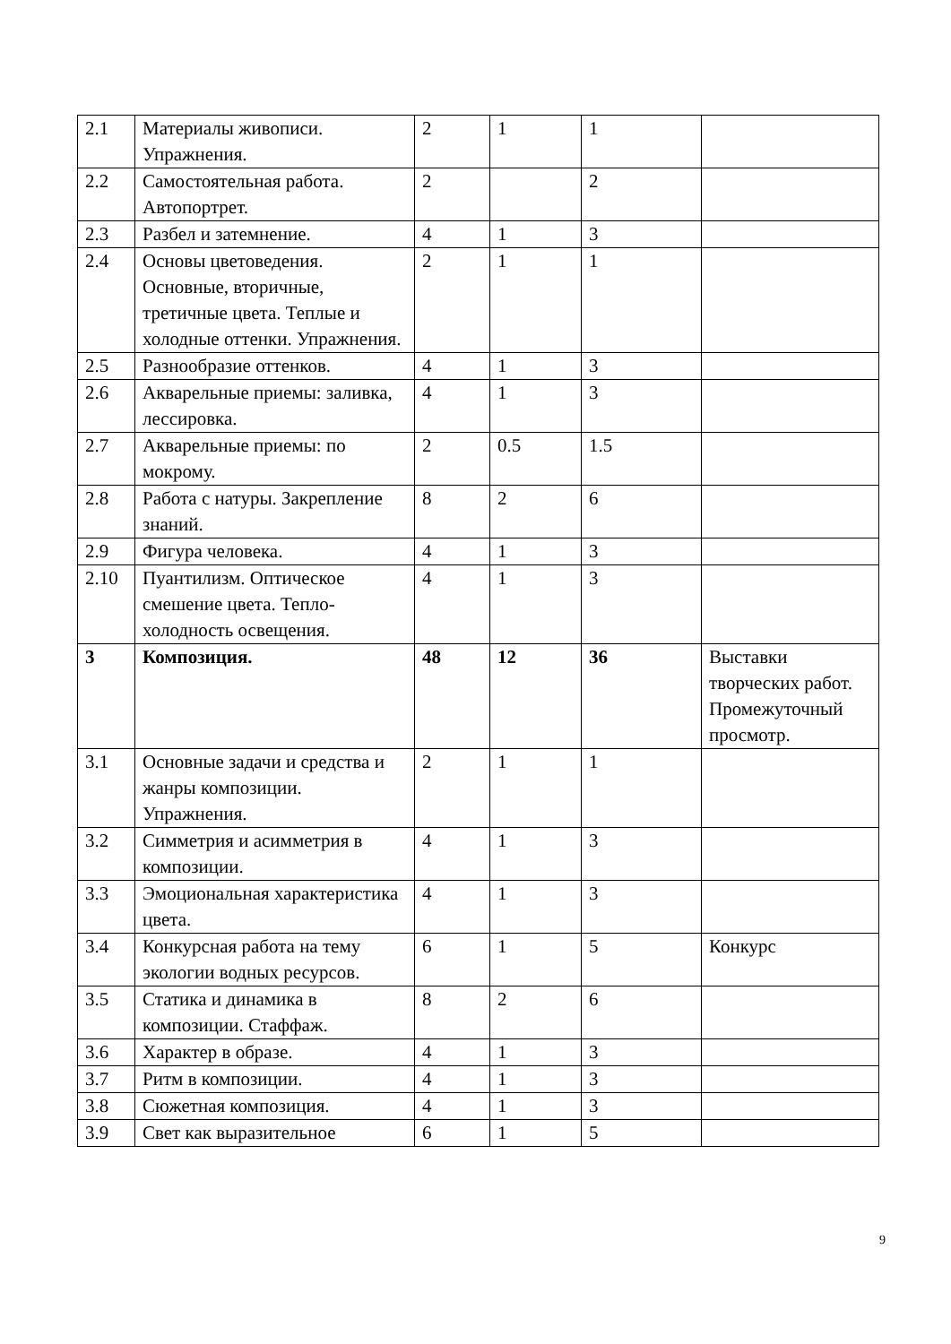| 2.1 | Материалы живописи. Упражнения. | 2 | 1 | 1 | |
| 2.2 | Самостоятельная работа. Автопортрет. | 2 | | 2 | |
| 2.3 | Разбел и затемнение. | 4 | 1 | 3 | |
| 2.4 | Основы цветоведения. Основные, вторичные, третичные цвета. Теплые и холодные оттенки. Упражнения. | 2 | 1 | 1 | |
| 2.5 | Разнообразие оттенков. | 4 | 1 | 3 | |
| 2.6 | Акварельные приемы: заливка, лессировка. | 4 | 1 | 3 | |
| 2.7 | Акварельные приемы: по мокрому. | 2 | 0.5 | 1.5 | |
| 2.8 | Работа с натуры. Закрепление знаний. | 8 | 2 | 6 | |
| 2.9 | Фигура человека. | 4 | 1 | 3 | |
| 2.10 | Пуантилизм. Оптическое смешение цвета. Тепло-холодность освещения. | 4 | 1 | 3 | |
| 3 | Композиция. | 48 | 12 | 36 | Выставки творческих работ. Промежуточный просмотр. |
| 3.1 | Основные задачи и средства и жанры композиции. Упражнения. | 2 | 1 | 1 | |
| 3.2 | Симметрия и асимметрия в композиции. | 4 | 1 | 3 | |
| 3.3 | Эмоциональная характеристика цвета. | 4 | 1 | 3 | |
| 3.4 | Конкурсная работа на тему экологии водных ресурсов. | 6 | 1 | 5 | Конкурс |
| 3.5 | Статика и динамика в композиции. Стаффаж. | 8 | 2 | 6 | |
| 3.6 | Характер в образе. | 4 | 1 | 3 | |
| 3.7 | Ритм в композиции. | 4 | 1 | 3 | |
| 3.8 | Сюжетная композиция. | 4 | 1 | 3 | |
| 3.9 | Свет как выразительное | 6 | 1 | 5 | |
9